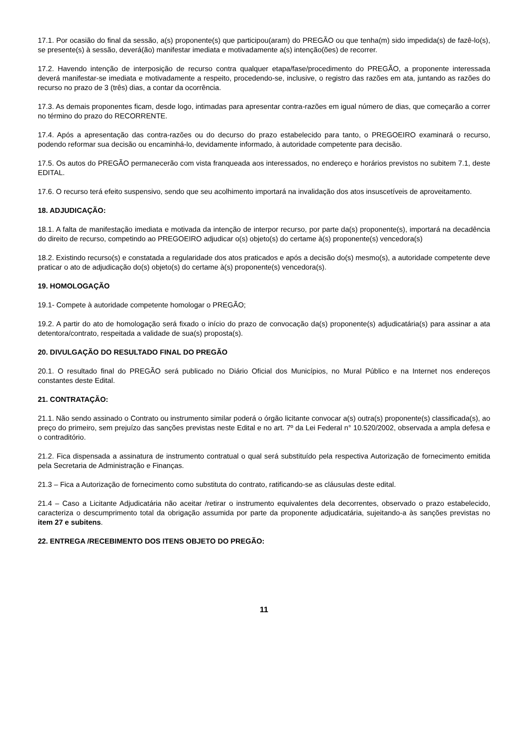17.1. Por ocasião do final da sessão, a(s) proponente(s) que participou(aram) do PREGÃO ou que tenha(m) sido impedida(s) de fazê-lo(s), se presente(s) à sessão, deverá(ão) manifestar imediata e motivadamente a(s) intenção(ões) de recorrer.
17.2. Havendo intenção de interposição de recurso contra qualquer etapa/fase/procedimento do PREGÃO, a proponente interessada deverá manifestar-se imediata e motivadamente a respeito, procedendo-se, inclusive, o registro das razões em ata, juntando as razões do recurso no prazo de 3 (três) dias, a contar da ocorrência.
17.3. As demais proponentes ficam, desde logo, intimadas para apresentar contra-razões em igual número de dias, que começarão a correr no término do prazo do RECORRENTE.
17.4. Após a apresentação das contra-razões ou do decurso do prazo estabelecido para tanto, o PREGOEIRO examinará o recurso, podendo reformar sua decisão ou encaminhá-lo, devidamente informado, à autoridade competente para decisão.
17.5. Os autos do PREGÃO permanecerão com vista franqueada aos interessados, no endereço e horários previstos no subitem 7.1, deste EDITAL.
17.6. O recurso terá efeito suspensivo, sendo que seu acolhimento importará na invalidação dos atos insuscetíveis de aproveitamento.
18. ADJUDICAÇÃO:
18.1. A falta de manifestação imediata e motivada da intenção de interpor recurso, por parte da(s) proponente(s), importará na decadência do direito de recurso, competindo ao PREGOEIRO adjudicar o(s) objeto(s) do certame à(s) proponente(s) vencedora(s)
18.2. Existindo recurso(s) e constatada a regularidade dos atos praticados e após a decisão do(s) mesmo(s), a autoridade competente deve praticar o ato de adjudicação do(s) objeto(s) do certame à(s) proponente(s) vencedora(s).
19. HOMOLOGAÇÃO
19.1- Compete à autoridade competente homologar o PREGÃO;
19.2. A partir do ato de homologação será fixado o início do prazo de convocação da(s) proponente(s) adjudicatária(s) para assinar a ata detentora/contrato, respeitada a validade de sua(s) proposta(s).
20. DIVULGAÇÃO DO RESULTADO FINAL DO PREGÃO
20.1. O resultado final do PREGÃO será publicado no Diário Oficial dos Municípios, no Mural Público e na Internet nos endereços constantes deste Edital.
21. CONTRATAÇÃO:
21.1. Não sendo assinado o Contrato ou instrumento similar poderá o órgão licitante convocar a(s) outra(s) proponente(s) classificada(s), ao preço do primeiro, sem prejuízo das sanções previstas neste Edital e no art. 7º da Lei Federal n° 10.520/2002, observada a ampla defesa e o contraditório.
21.2. Fica dispensada a assinatura de instrumento contratual o qual será substituído pela respectiva Autorização de fornecimento emitida pela Secretaria de Administração e Finanças.
21.3 – Fica a Autorização de fornecimento como substituta do contrato, ratificando-se as cláusulas deste edital.
21.4 – Caso a Licitante Adjudicatária não aceitar /retirar o instrumento equivalentes dela decorrentes, observado o prazo estabelecido, caracteriza o descumprimento total da obrigação assumida por parte da proponente adjudicatária, sujeitando-a às sanções previstas no item 27 e subitens.
22. ENTREGA /RECEBIMENTO DOS ITENS OBJETO DO PREGÃO:
11